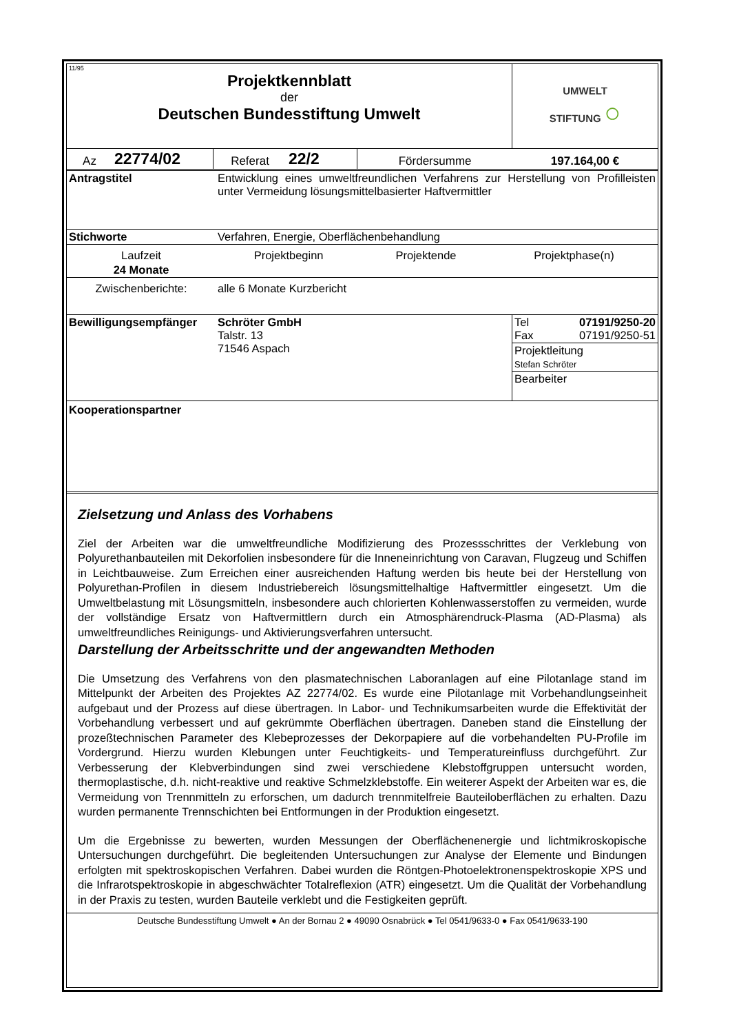| 11/95 Projektkennblatt der Deutschen Bundesstiftung Umwelt | UMWELT STIFTUNG ○ |
| Az | 22774/02 | Referat | 22/2 | Fördersumme | 197.164,00 € |
| Antragstitel | Entwicklung eines umweltfreundlichen Verfahrens zur Herstellung von Profilleisten unter Vermeidung lösungsmittelbasierter Haftvermittler | | |
| Stichworte | Verfahren, Energie, Oberflächenbehandlung | | |
| Laufzeit | Projektbeginn | Projektende | Projektphase(n) |
| 24 Monate | | | |
| Zwischenberichte: | alle 6 Monate Kurzbericht | | |
| Bewilligungsempfänger | Schröter GmbH Talstr. 13 71546 Aspach | Tel 07191/9250-20 Fax 07191/9250-51 |
| | | Projektleitung Stefan Schröter |
| | | Bearbeiter |
Kooperationspartner
Zielsetzung und Anlass des Vorhabens
Ziel der Arbeiten war die umweltfreundliche Modifizierung des Prozessschrittes der Verklebung von Polyurethanbauteilen mit Dekorfolien insbesondere für die Inneneinrichtung von Caravan, Flugzeug und Schiffen in Leichtbauweise. Zum Erreichen einer ausreichenden Haftung werden bis heute bei der Herstellung von Polyurethan-Profilen in diesem Industriebereich lösungsmittelhaltige Haftvermittler eingesetzt. Um die Umweltbelastung mit Lösungsmitteln, insbesondere auch chlorierten Kohlenwasserstoffen zu vermeiden, wurde der vollständige Ersatz von Haftvermittlern durch ein Atmosphärendruck-Plasma (AD-Plasma) als umweltfreundliches Reinigungs- und Aktivierungsverfahren untersucht.
Darstellung der Arbeitsschritte und der angewandten Methoden
Die Umsetzung des Verfahrens von den plasmatechnischen Laboranlagen auf eine Pilotanlage stand im Mittelpunkt der Arbeiten des Projektes AZ 22774/02. Es wurde eine Pilotanlage mit Vorbehandlungseinheit aufgebaut und der Prozess auf diese übertragen. In Labor- und Technikumsarbeiten wurde die Effektivität der Vorbehandlung verbessert und auf gekrümmte Oberflächen übertragen. Daneben stand die Einstellung der prozeßtechnischen Parameter des Klebeprozesses der Dekorpapiere auf die vorbehandelten PU-Profile im Vordergrund. Hierzu wurden Klebungen unter Feuchtigkeits- und Temperatureinfluss durchgeführt. Zur Verbesserung der Klebverbindungen sind zwei verschiedene Klebstoffgruppen untersucht worden, thermoplastische, d.h. nicht-reaktive und reaktive Schmelzklebstoffe. Ein weiterer Aspekt der Arbeiten war es, die Vermeidung von Trennmitteln zu erforschen, um dadurch trennmitelfreie Bauteiloberflächen zu erhalten. Dazu wurden permanente Trennschichten bei Entformungen in der Produktion eingesetzt.
Um die Ergebnisse zu bewerten, wurden Messungen der Oberflächenenergie und lichtmikroskopische Untersuchungen durchgeführt. Die begleitenden Untersuchungen zur Analyse der Elemente und Bindungen erfolgten mit spektroskopischen Verfahren. Dabei wurden die Röntgen-Photoelektronenspektroskopie XPS und die Infrarotspektroskopie in abgeschwächter Totalreflexion (ATR) eingesetzt. Um die Qualität der Vorbehandlung in der Praxis zu testen, wurden Bauteile verklebt und die Festigkeiten geprüft.
Deutsche Bundesstiftung Umwelt ● An der Bornau 2 ● 49090 Osnabrück ● Tel 0541/9633-0 ● Fax 0541/9633-190